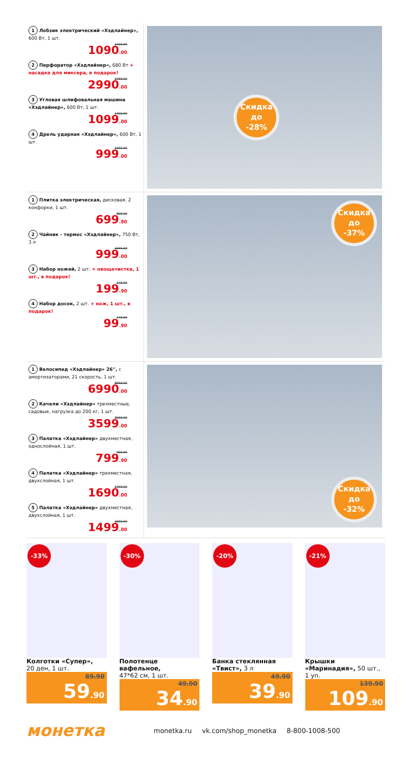1 Лобзик электрический «Хэдлайнер», 600 Вт, 1 шт.
1490.00
1090.00
2 Перфоратор «Хэдлайнер», 680 Вт + насадка для миксера, в подарок!
3490.00
2990.00
3 Угловая шлифовальная машина «Хэдлайнер», 600 Вт, 1 шт.
1490.00
1099.00
4 Дрель ударная «Хэдлайнер», 600 Вт, 1 шт.
1390.00
999.00
Скидка
до
-28%
1 Плитка электрическая, дисковая, 2 конфорки, 1 шт.
899.90
699.90
2 Чайник - термос «Хэдлайнер», 750 Вт, 3 л
1599.00
999.00
3 Набор ножей, 2 шт. + овощечистка, 1 шт., в подарок!
249.90
199.90
4 Набор досок, 2 шт. + нож, 1 шт., в подарок!
149.90
99.90
Скидка
до
-37%
1 Велосипед «Хэдлайнер» 26'', с амортизаторами, 21 скорость, 1 шт.
8990.00
6990.00
2 Качели «Хэдлайнер» трехместные, садовые, нагрузка до 200 кг, 1 шт.
3999.00
3599.00
3 Палатка «Хэдлайнер» двухместная, однослойная, 1 шт.
999.90
799.90
4 Палатка «Хэдлайнер» трехместная, двухслойная, 1 шт.
2490.00
1690.00
5 Палатка «Хэдлайнер» двухместная, двухслойная, 1 шт.
1990.00
1499.00
Скидка
до
-32%
-33%
Колготки «Супер»,
20 ден, 1 шт.
89.90
59.90
-30%
Полотенце вафельное,
47*62 см, 1 шт.
49.90
34.90
-20%
Банка стеклянная «Твист», 3 л
49.90
39.90
-21%
Крышки «Маринадия», 50 шт., 1 уп.
139.90
109.90
монетка
monetka.ru vk.com/shop_monetka 8-800-1008-500